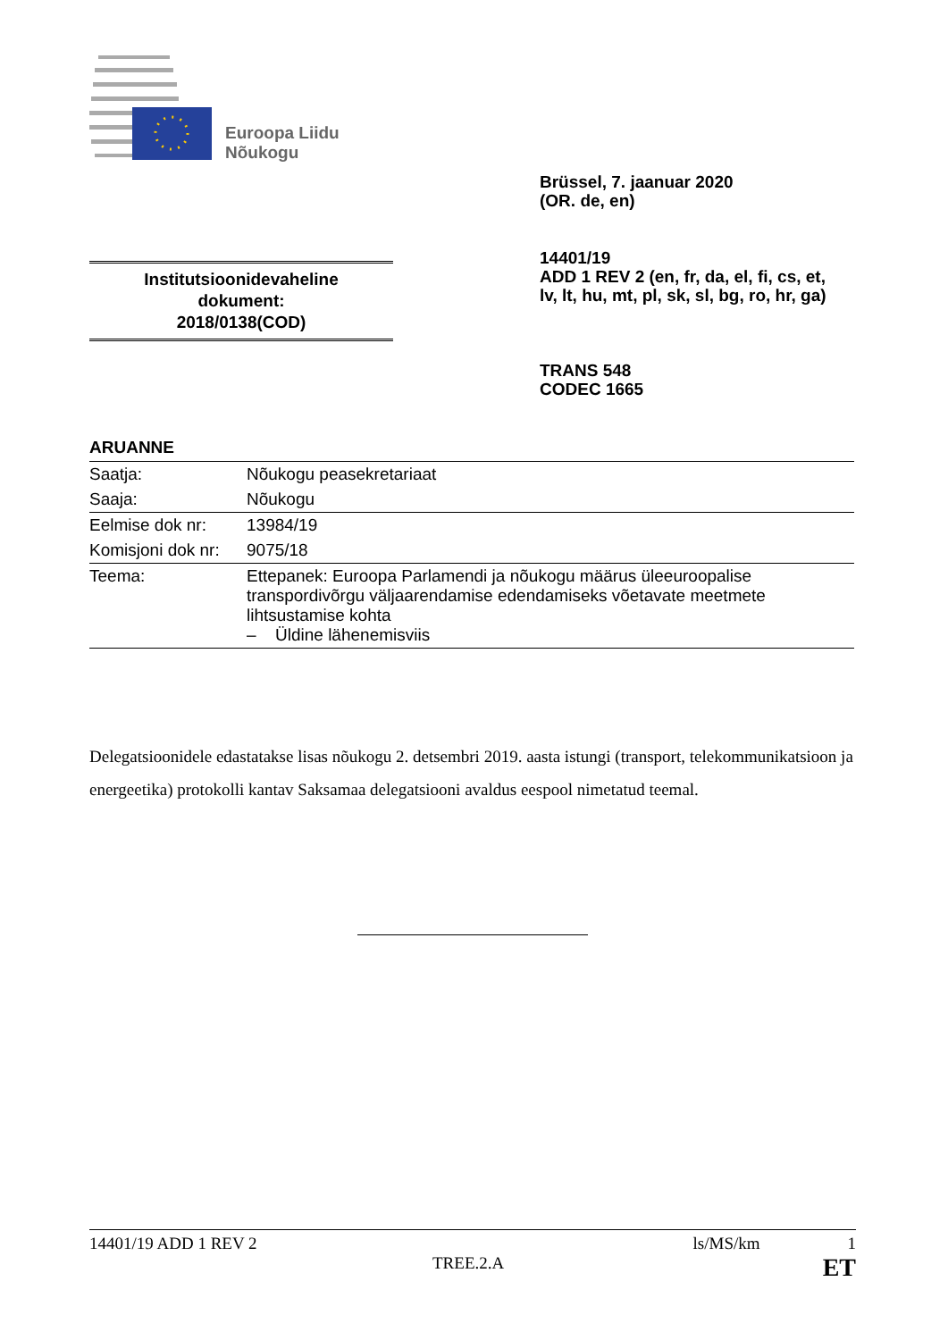Euroopa Liidu
Nõukogu
Brüssel, 7. jaanuar 2020
(OR. de, en)
14401/19
ADD 1 REV 2 (en, fr, da, el, fi, cs, et,
lv, lt, hu, mt, pl, sk, sl, bg, ro, hr, ga)
Institutsioonidevaheline
dokument:
2018/0138(COD)
TRANS 548
CODEC 1665
ARUANNE
| Saatja: | Nõukogu peasekretariaat |
| Saaja: | Nõukogu |
| Eelmise dok nr: | 13984/19 |
| Komisjoni dok nr: | 9075/18 |
| Teema: | Ettepanek: Euroopa Parlamendi ja nõukogu määrus üleeuroopalise transpordivõrgu väljaarendamise edendamiseks võetavate meetmete lihtsustamise kohta – Üldine lähenemisviis |
Delegatsioonidele edastatakse lisas nõukogu 2. detsembri 2019. aasta istungi (transport, telekommunikatsioon ja energeetika) protokolli kantav Saksamaa delegatsiooni avaldus eespool nimetatud teemal.
14401/19 ADD 1 REV 2 ls/MS/km 1
TREE.2.A ET